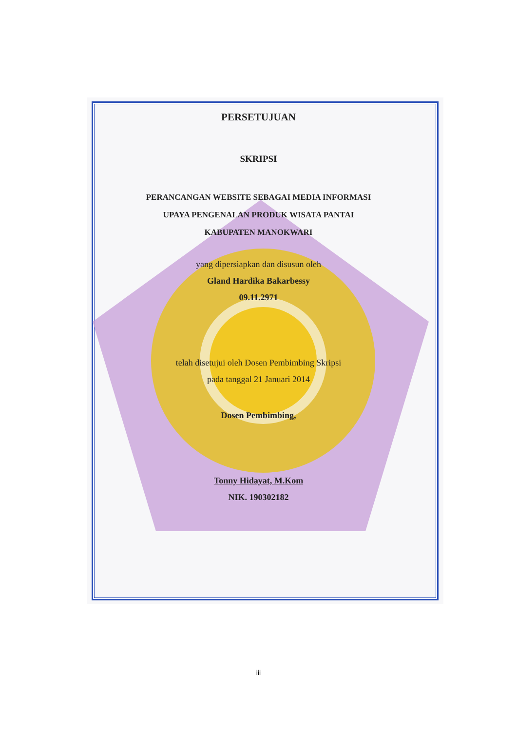PERSETUJUAN
SKRIPSI
PERANCANGAN WEBSITE SEBAGAI MEDIA INFORMASI
UPAYA PENGENALAN PRODUK WISATA PANTAI
KABUPATEN MANOKWARI
yang dipersiapkan dan disusun oleh
Gland Hardika Bakarbessy
09.11.2971
telah disetujui oleh Dosen Pembimbing Skripsi
pada tanggal 21 Januari 2014
Dosen Pembimbing,
Tonny Hidayat, M.Kom
NIK. 190302182
iii